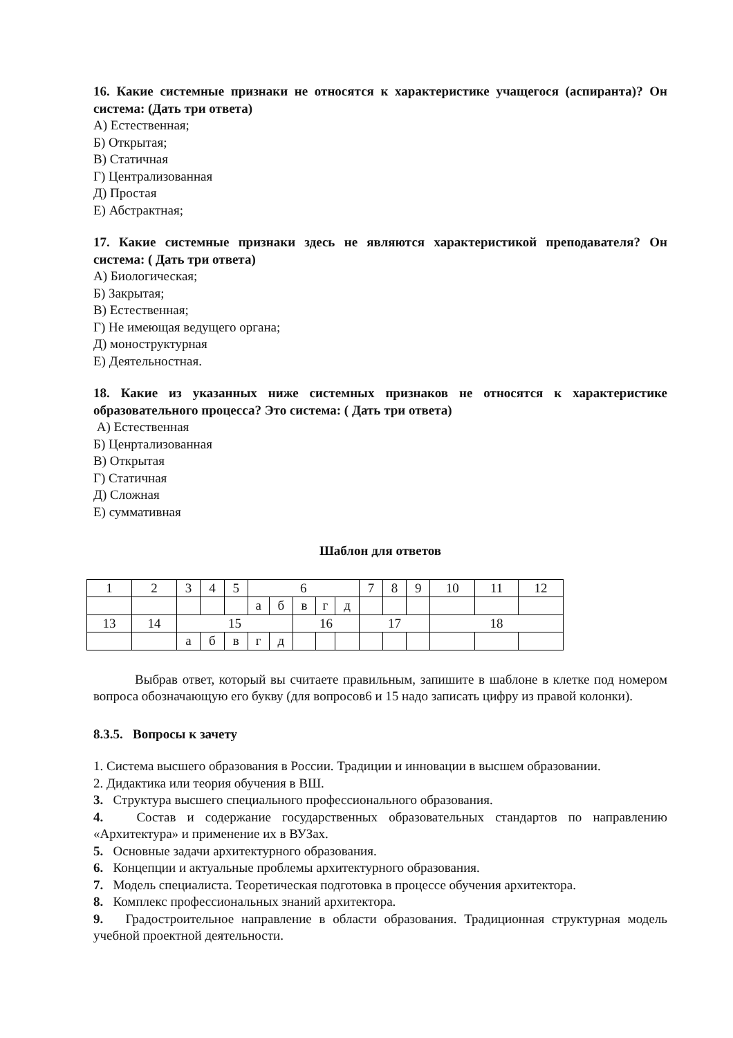16. Какие системные признаки не относятся к характеристике учащегося (аспиранта)? Он система: (Дать три ответа)
А) Естественная;
Б) Открытая;
В) Статичная
Г) Централизованная
Д) Простая
Е) Абстрактная;
17. Какие системные признаки здесь не являются характеристикой преподавателя? Он система: ( Дать три ответа)
А) Биологическая;
Б) Закрытая;
В) Естественная;
Г) Не имеющая ведущего органа;
Д) моноструктурная
Е) Деятельностная.
18. Какие из указанных ниже системных признаков не относятся к характеристике образовательного процесса? Это система: ( Дать три ответа)
А) Естественная
Б) Ценртализованная
В) Открытая
Г) Статичная
Д) Сложная
Е) суммативная
Шаблон для ответов
| 1 | 2 | 3 | 4 | 5 | 6 | | | | | 7 | 8 | 9 | 10 | 11 | 12 |
| | | | | | а | б | в | г | д | | | | | | |
| 13 | 14 | 15 | | | | | 16 | | | 17 | | | 18 | | |
| | | а | б | в | г | д | | | | | | | | | |
Выбрав ответ, который вы считаете правильным, запишите в шаблоне в клетке под номером вопроса обозначающую его букву (для вопросов6 и 15 надо записать цифру из правой колонки).
8.3.5. Вопросы к зачету
1. Система высшего образования в России. Традиции и инновации в высшем образовании.
2. Дидактика или теория обучения в ВШ.
3. Структура высшего специального профессионального образования.
4. Состав и содержание государственных образовательных стандартов по направлению «Архитектура» и применение их в ВУЗах.
5. Основные задачи архитектурного образования.
6. Концепции и актуальные проблемы архитектурного образования.
7. Модель специалиста. Теоретическая подготовка в процессе обучения архитектора.
8. Комплекс профессиональных знаний архитектора.
9. Градостроительное направление в области образования. Традиционная структурная модель учебной проектной деятельности.